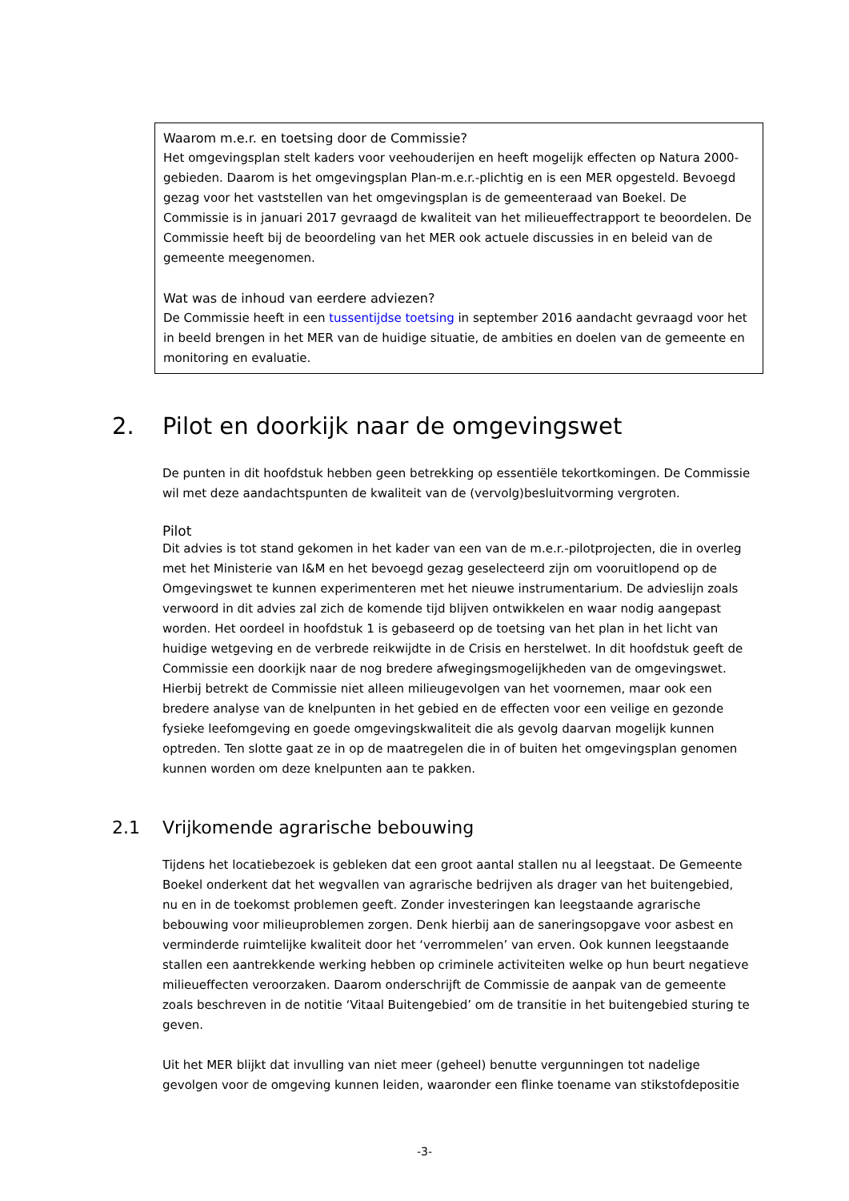Waarom m.e.r. en toetsing door de Commissie?
Het omgevingsplan stelt kaders voor veehouderijen en heeft mogelijk effecten op Natura 2000-gebieden. Daarom is het omgevingsplan Plan-m.e.r.-plichtig en is een MER opgesteld. Bevoegd gezag voor het vaststellen van het omgevingsplan is de gemeenteraad van Boekel. De Commissie is in januari 2017 gevraagd de kwaliteit van het milieueffectrapport te beoordelen. De Commissie heeft bij de beoordeling van het MER ook actuele discussies in en beleid van de gemeente meegenomen.
Wat was de inhoud van eerdere adviezen?
De Commissie heeft in een tussentijdse toetsing in september 2016 aandacht gevraagd voor het in beeld brengen in het MER van de huidige situatie, de ambities en doelen van de gemeente en monitoring en evaluatie.
2. Pilot en doorkijk naar de omgevingswet
De punten in dit hoofdstuk hebben geen betrekking op essentiële tekortkomingen. De Commissie wil met deze aandachtspunten de kwaliteit van de (vervolg)besluitvorming vergroten.
Pilot
Dit advies is tot stand gekomen in het kader van een van de m.e.r.-pilotprojecten, die in overleg met het Ministerie van I&M en het bevoegd gezag geselecteerd zijn om vooruitlopend op de Omgevingswet te kunnen experimenteren met het nieuwe instrumentarium. De advieslijn zoals verwoord in dit advies zal zich de komende tijd blijven ontwikkelen en waar nodig aangepast worden. Het oordeel in hoofdstuk 1 is gebaseerd op de toetsing van het plan in het licht van huidige wetgeving en de verbrede reikwijdte in de Crisis en herstelwet. In dit hoofdstuk geeft de Commissie een doorkijk naar de nog bredere afwegingsmogelijkheden van de omgevingswet. Hierbij betrekt de Commissie niet alleen milieugevolgen van het voornemen, maar ook een bredere analyse van de knelpunten in het gebied en de effecten voor een veilige en gezonde fysieke leefomgeving en goede omgevingskwaliteit die als gevolg daarvan mogelijk kunnen optreden. Ten slotte gaat ze in op de maatregelen die in of buiten het omgevingsplan genomen kunnen worden om deze knelpunten aan te pakken.
2.1 Vrijkomende agrarische bebouwing
Tijdens het locatiebezoek is gebleken dat een groot aantal stallen nu al leegstaat. De Gemeente Boekel onderkent dat het wegvallen van agrarische bedrijven als drager van het buitengebied, nu en in de toekomst problemen geeft. Zonder investeringen kan leegstaande agrarische bebouwing voor milieuproblemen zorgen. Denk hierbij aan de saneringsopgave voor asbest en verminderde ruimtelijke kwaliteit door het ‘verrommelen’ van erven. Ook kunnen leegstaande stallen een aantrekkende werking hebben op criminele activiteiten welke op hun beurt negatieve milieueffecten veroorzaken. Daarom onderschrijft de Commissie de aanpak van de gemeente zoals beschreven in de notitie ‘Vitaal Buitengebied’ om de transitie in het buitengebied sturing te geven.
Uit het MER blijkt dat invulling van niet meer (geheel) benutte vergunningen tot nadelige gevolgen voor de omgeving kunnen leiden, waaronder een flinke toename van stikstofdepositie
-3-